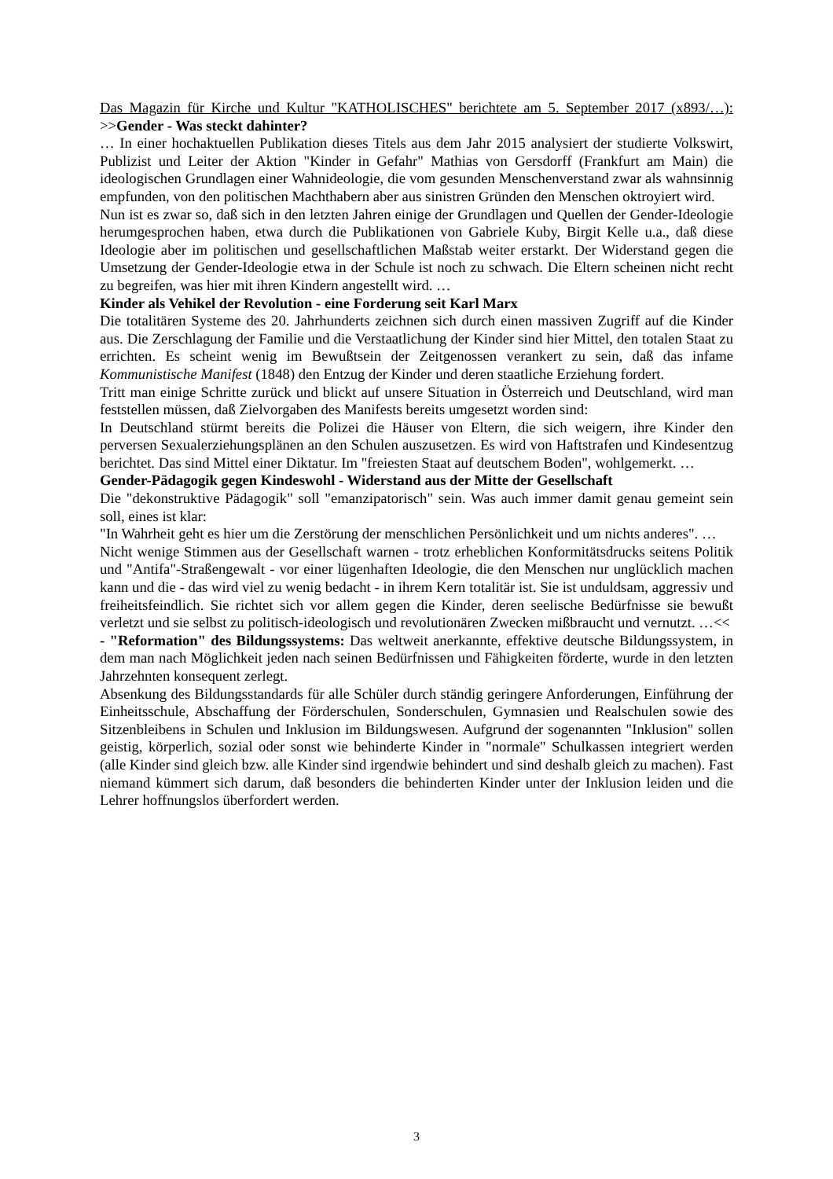Das Magazin für Kirche und Kultur "KATHOLISCHES" berichtete am 5. September 2017 (x893/…): >>Gender - Was steckt dahinter?
… In einer hochaktuellen Publikation dieses Titels aus dem Jahr 2015 analysiert der studierte Volkswirt, Publizist und Leiter der Aktion "Kinder in Gefahr" Mathias von Gersdorff (Frankfurt am Main) die ideologischen Grundlagen einer Wahnideologie, die vom gesunden Menschenverstand zwar als wahnsinnig empfunden, von den politischen Machthabern aber aus sinistren Gründen den Menschen oktroyiert wird.
Nun ist es zwar so, daß sich in den letzten Jahren einige der Grundlagen und Quellen der Gender-Ideologie herumgesprochen haben, etwa durch die Publikationen von Gabriele Kuby, Birgit Kelle u.a., daß diese Ideologie aber im politischen und gesellschaftlichen Maßstab weiter erstarkt. Der Widerstand gegen die Umsetzung der Gender-Ideologie etwa in der Schule ist noch zu schwach. Die Eltern scheinen nicht recht zu begreifen, was hier mit ihren Kindern angestellt wird. …
Kinder als Vehikel der Revolution - eine Forderung seit Karl Marx
Die totalitären Systeme des 20. Jahrhunderts zeichnen sich durch einen massiven Zugriff auf die Kinder aus. Die Zerschlagung der Familie und die Verstaatlichung der Kinder sind hier Mittel, den totalen Staat zu errichten. Es scheint wenig im Bewußtsein der Zeitgenossen verankert zu sein, daß das infame Kommunistische Manifest (1848) den Entzug der Kinder und deren staatliche Erziehung fordert.
Tritt man einige Schritte zurück und blickt auf unsere Situation in Österreich und Deutschland, wird man feststellen müssen, daß Zielvorgaben des Manifests bereits umgesetzt worden sind:
In Deutschland stürmt bereits die Polizei die Häuser von Eltern, die sich weigern, ihre Kinder den perversen Sexualerziehungsplänen an den Schulen auszusetzen. Es wird von Haftstrafen und Kindesentzug berichtet. Das sind Mittel einer Diktatur. Im "freiesten Staat auf deutschem Boden", wohlgemerkt. …
Gender-Pädagogik gegen Kindeswohl - Widerstand aus der Mitte der Gesellschaft
Die "dekonstruktive Pädagogik" soll "emanzipatorisch" sein. Was auch immer damit genau gemeint sein soll, eines ist klar:
"In Wahrheit geht es hier um die Zerstörung der menschlichen Persönlichkeit und um nichts anderes". …
Nicht wenige Stimmen aus der Gesellschaft warnen - trotz erheblichen Konformitätsdrucks seitens Politik und "Antifa"-Straßengewalt - vor einer lügenhaften Ideologie, die den Menschen nur unglücklich machen kann und die - das wird viel zu wenig bedacht - in ihrem Kern totalitär ist. Sie ist unduldsam, aggressiv und freiheitsfeindlich. Sie richtet sich vor allem gegen die Kinder, deren seelische Bedürfnisse sie bewußt verletzt und sie selbst zu politisch-ideologisch und revolutionären Zwecken mißbraucht und vernutzt. …<<
- "Reformation" des Bildungssystems: Das weltweit anerkannte, effektive deutsche Bildungssystem, in dem man nach Möglichkeit jeden nach seinen Bedürfnissen und Fähigkeiten förderte, wurde in den letzten Jahrzehnten konsequent zerlegt.
Absenkung des Bildungsstandards für alle Schüler durch ständig geringere Anforderungen, Einführung der Einheitsschule, Abschaffung der Förderschulen, Sonderschulen, Gymnasien und Realschulen sowie des Sitzenbleibens in Schulen und Inklusion im Bildungswesen. Aufgrund der sogenannten "Inklusion" sollen geistig, körperlich, sozial oder sonst wie behinderte Kinder in "normale" Schulkassen integriert werden (alle Kinder sind gleich bzw. alle Kinder sind irgendwie behindert und sind deshalb gleich zu machen). Fast niemand kümmert sich darum, daß besonders die behinderten Kinder unter der Inklusion leiden und die Lehrer hoffnungslos überfordert werden.
3